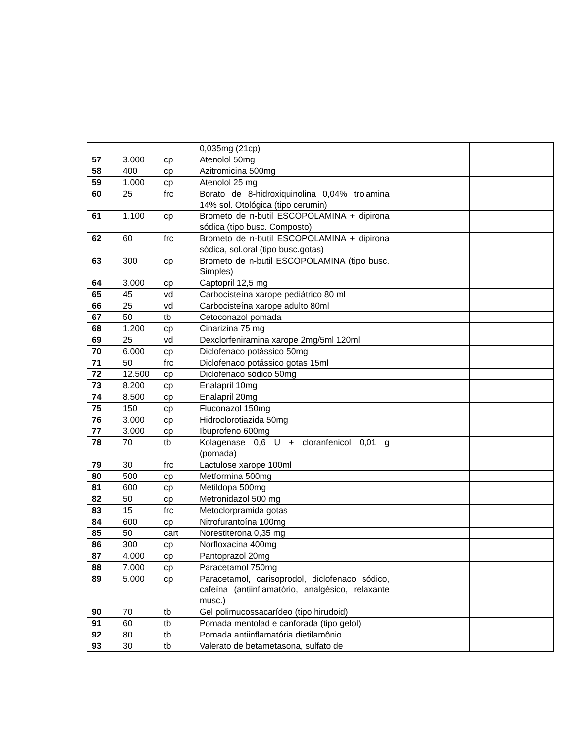| | | | 0,035mg (21cp) | | |
| 57 | 3.000 | cp | Atenolol 50mg | | |
| 58 | 400 | cp | Azitromicina 500mg | | |
| 59 | 1.000 | cp | Atenolol 25 mg | | |
| 60 | 25 | frc | Borato de 8-hidroxiquinolina 0,04% trolamina 14% sol. Otológica (tipo cerumin) | | |
| 61 | 1.100 | cp | Brometo de n-butil ESCOPOLAMINA + dipirona sódica (tipo busc. Composto) | | |
| 62 | 60 | frc | Brometo de n-butil ESCOPOLAMINA + dipirona sódica, sol.oral (tipo busc.gotas) | | |
| 63 | 300 | cp | Brometo de n-butil ESCOPOLAMINA (tipo busc. Simples) | | |
| 64 | 3.000 | cp | Captopril 12,5 mg | | |
| 65 | 45 | vd | Carbocisteína xarope pediátrico 80 ml | | |
| 66 | 25 | vd | Carbocisteína xarope adulto 80ml | | |
| 67 | 50 | tb | Cetoconazol pomada | | |
| 68 | 1.200 | cp | Cinarizina 75 mg | | |
| 69 | 25 | vd | Dexclorfeniramina xarope 2mg/5ml 120ml | | |
| 70 | 6.000 | cp | Diclofenaco potássico 50mg | | |
| 71 | 50 | frc | Diclofenaco potássico gotas 15ml | | |
| 72 | 12.500 | cp | Diclofenaco sódico 50mg | | |
| 73 | 8.200 | cp | Enalapril 10mg | | |
| 74 | 8.500 | cp | Enalapril 20mg | | |
| 75 | 150 | cp | Fluconazol 150mg | | |
| 76 | 3.000 | cp | Hidroclorotiazida 50mg | | |
| 77 | 3.000 | cp | Ibuprofeno 600mg | | |
| 78 | 70 | tb | Kolagenase 0,6 U + cloranfenicol 0,01 g (pomada) | | |
| 79 | 30 | frc | Lactulose xarope 100ml | | |
| 80 | 500 | cp | Metformina 500mg | | |
| 81 | 600 | cp | Metildopa 500mg | | |
| 82 | 50 | cp | Metronidazol 500 mg | | |
| 83 | 15 | frc | Metoclorpramida gotas | | |
| 84 | 600 | cp | Nitrofurantoína 100mg | | |
| 85 | 50 | cart | Norestiterona 0,35 mg | | |
| 86 | 300 | cp | Norfloxacina 400mg | | |
| 87 | 4.000 | cp | Pantoprazol 20mg | | |
| 88 | 7.000 | cp | Paracetamol 750mg | | |
| 89 | 5.000 | cp | Paracetamol, carisoprodol, diclofenaco sódico, cafeína (antiinflamatório, analgésico, relaxante musc.) | | |
| 90 | 70 | tb | Gel polimucossacarídeo (tipo hirudoid) | | |
| 91 | 60 | tb | Pomada mentolad e canforada (tipo gelol) | | |
| 92 | 80 | tb | Pomada antiinflamatória dietilamônio | | |
| 93 | 30 | tb | Valerato de betametasona, sulfato de | | |